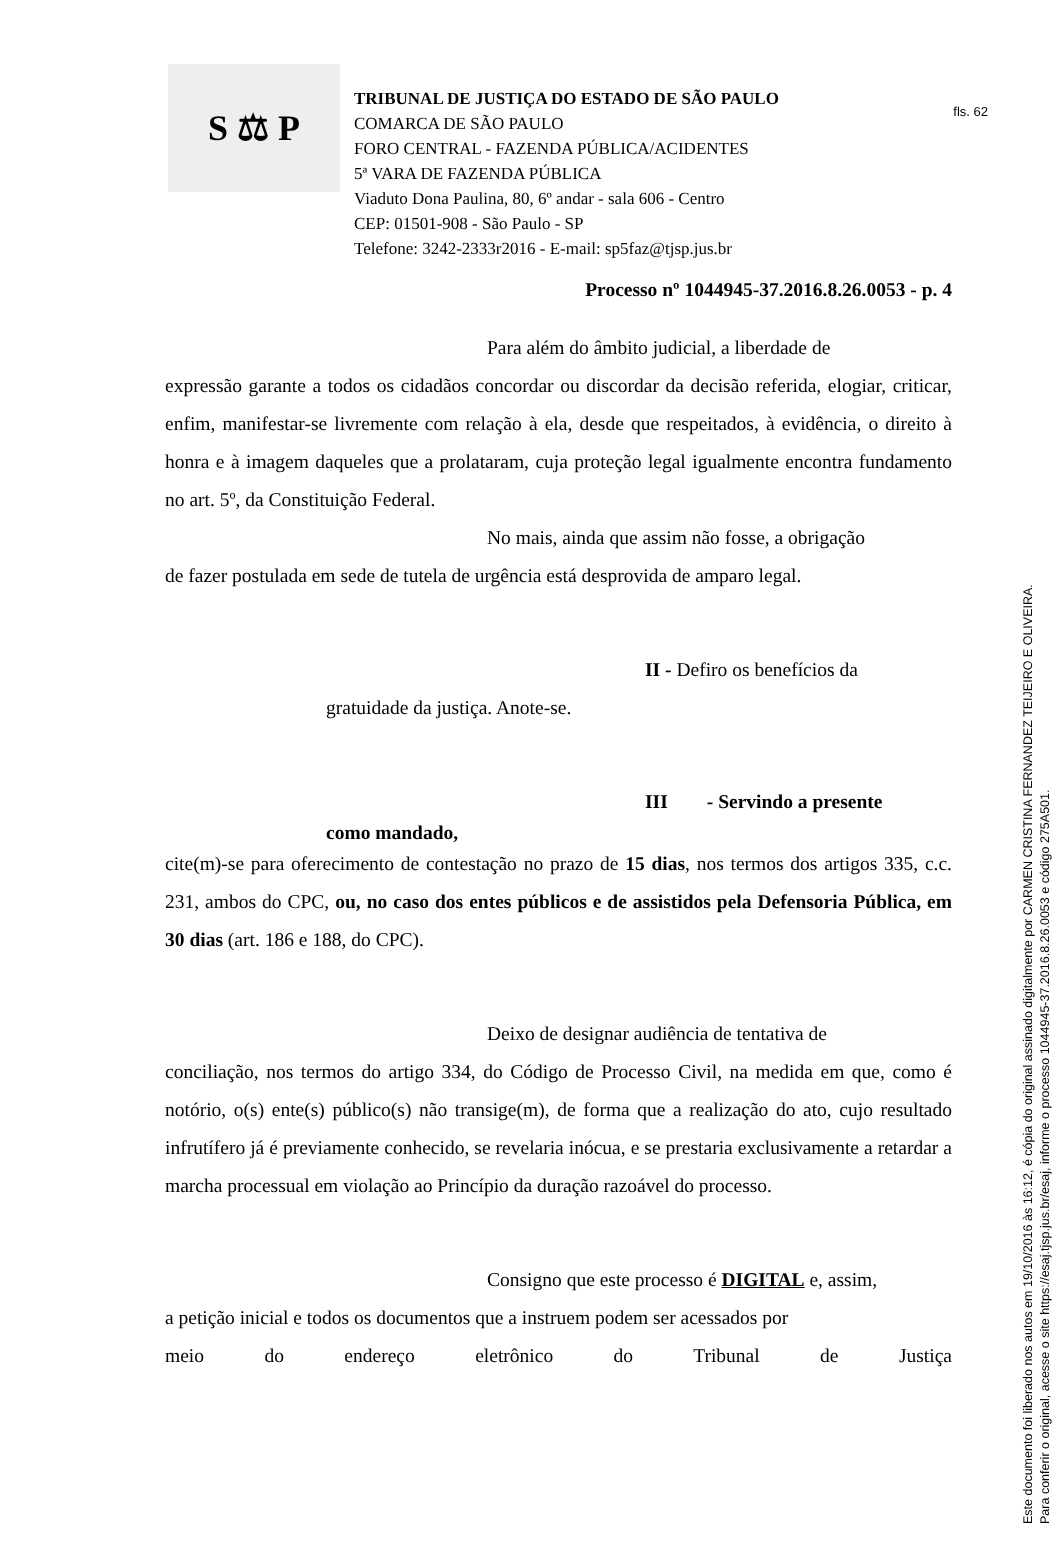fls. 62
Este documento foi liberado nos autos em 19/10/2016 às 16:12, é cópia do original assinado digitalmente por CARMEN CRISTINA FERNANDEZ TEIJEIRO E OLIVEIRA.
Para conferir o original, acesse o site https://esaj.tjsp.jus.br/esaj, informe o processo 1044945-37.2016.8.26.0053 e código 275A501.
S ⚖ P
TRIBUNAL DE JUSTIÇA DO ESTADO DE SÃO PAULO
COMARCA DE SÃO PAULO
FORO CENTRAL - FAZENDA PÚBLICA/ACIDENTES
5ª VARA DE FAZENDA PÚBLICA
Viaduto Dona Paulina, 80, 6º andar - sala 606 - Centro
CEP: 01501-908 - São Paulo - SP
Telefone: 3242-2333r2016 - E-mail: sp5faz@tjsp.jus.br
Processo nº 1044945-37.2016.8.26.0053 - p. 4
Para além do âmbito judicial, a liberdade de
expressão garante a todos os cidadãos concordar ou discordar da decisão referida, elogiar, criticar, enfim, manifestar-se livremente com relação à ela, desde que respeitados, à evidência, o direito à honra e à imagem daqueles que a prolataram, cuja proteção legal igualmente encontra fundamento no art. 5º, da Constituição Federal.
No mais, ainda que assim não fosse, a obrigação
de fazer postulada em sede de tutela de urgência está desprovida de amparo legal.
II - Defiro os benefícios da
gratuidade da justiça. Anote-se.
III - Servindo a presente
como mandado,
cite(m)-se para oferecimento de contestação no prazo de 15 dias, nos termos dos artigos 335, c.c. 231, ambos do CPC, ou, no caso dos entes públicos e de assistidos pela Defensoria Pública, em 30 dias (art. 186 e 188, do CPC).
Deixo de designar audiência de tentativa de
conciliação, nos termos do artigo 334, do Código de Processo Civil, na medida em que, como é notório, o(s) ente(s) público(s) não transige(m), de forma que a realização do ato, cujo resultado infrutífero já é previamente conhecido, se revelaria inócua, e se prestaria exclusivamente a retardar a marcha processual em violação ao Princípio da duração razoável do processo.
Consigno que este processo é DIGITAL e, assim,
a petição inicial e todos os documentos que a instruem podem ser acessados por
meio do endereço eletrônico do Tribunal de Justiça